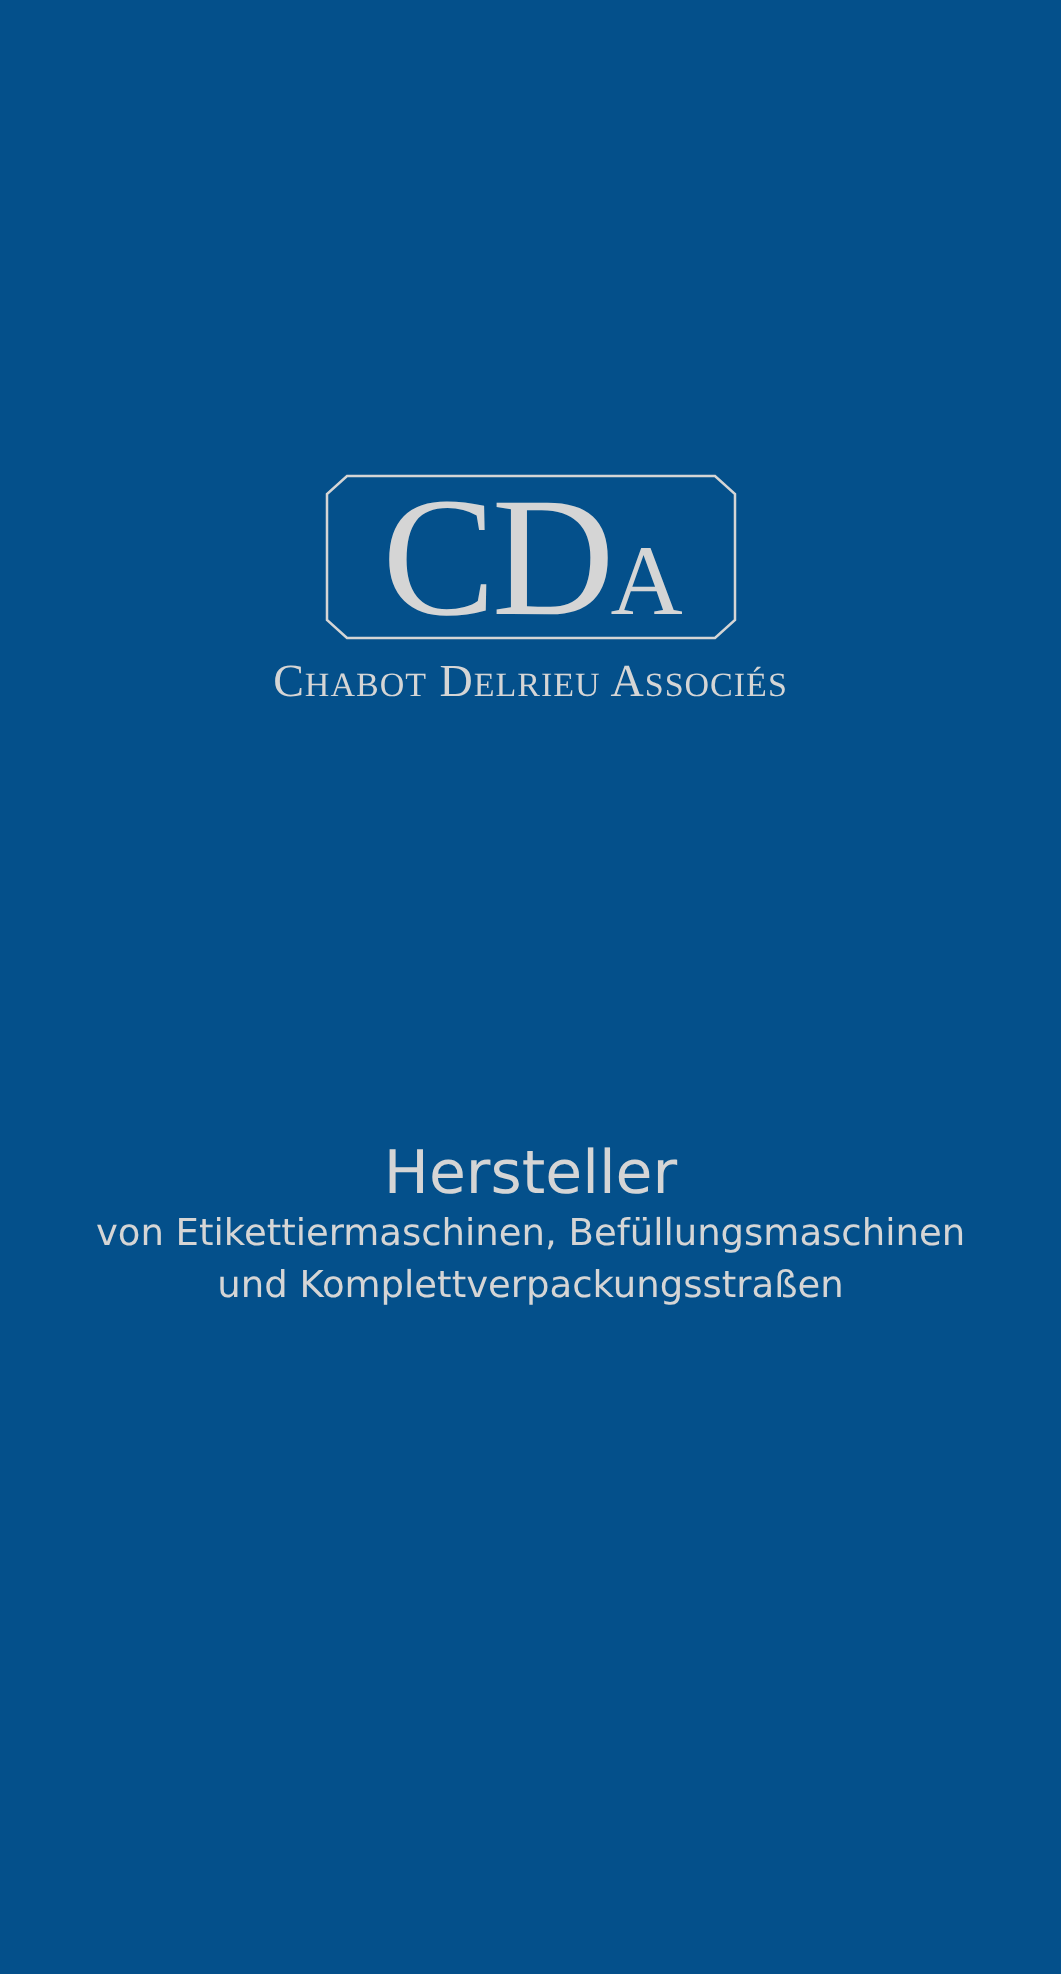CDA
CHABOT DELRIEU ASSOCIÉS
Hersteller
von Etikettiermaschinen, Befüllungsmaschinen
und Komplettverpackungsstraßen